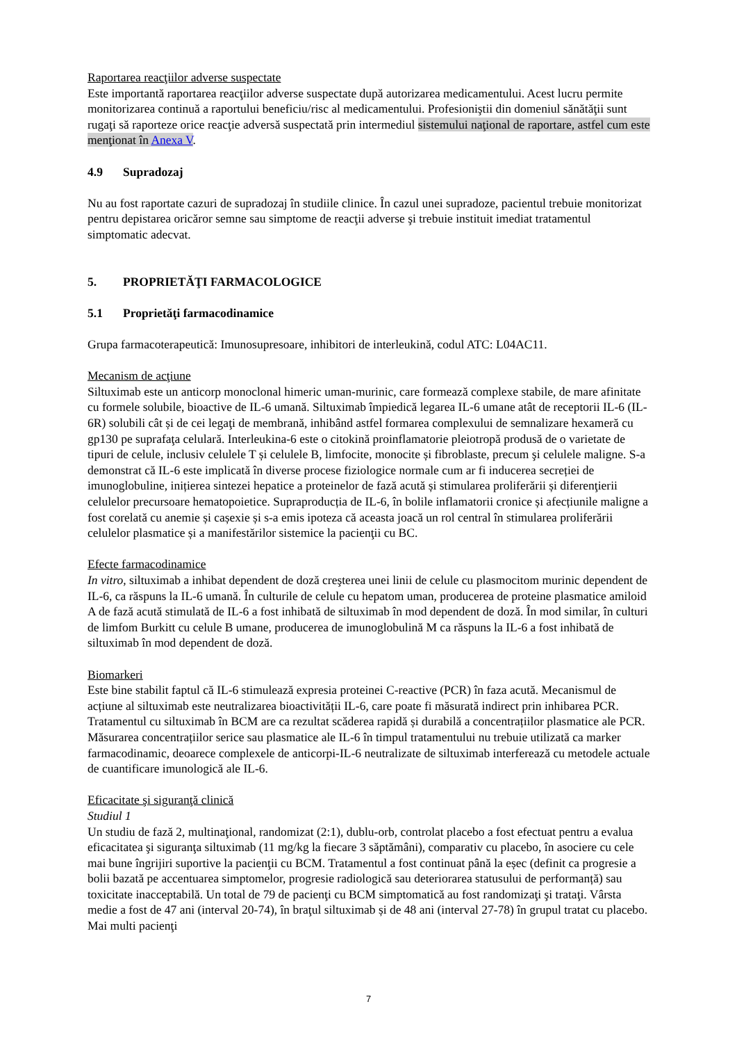Raportarea reacţiilor adverse suspectate
Este importantă raportarea reacţiilor adverse suspectate după autorizarea medicamentului. Acest lucru permite monitorizarea continuă a raportului beneficiu/risc al medicamentului. Profesioniştii din domeniul sănătăţii sunt rugaţi să raporteze orice reacţie adversă suspectată prin intermediul sistemului naţional de raportare, astfel cum este menţionat în Anexa V.
4.9 Supradozaj
Nu au fost raportate cazuri de supradozaj în studiile clinice. În cazul unei supradoze, pacientul trebuie monitorizat pentru depistarea oricăror semne sau simptome de reacţii adverse şi trebuie instituit imediat tratamentul simptomatic adecvat.
5. PROPRIETĂŢI FARMACOLOGICE
5.1 Proprietăţi farmacodinamice
Grupa farmacoterapeutică: Imunosupresoare, inhibitori de interleukină, codul ATC: L04AC11.
Mecanism de acţiune
Siltuximab este un anticorp monoclonal himeric uman-murinic, care formează complexe stabile, de mare afinitate cu formele solubile, bioactive de IL-6 umană. Siltuximab împiedică legarea IL-6 umane atât de receptorii IL-6 (IL-6R) solubili cât și de cei legaţi de membrană, inhibând astfel formarea complexului de semnalizare hexameră cu gp130 pe suprafaţa celulară. Interleukina-6 este o citokină proinflamatorie pleiotropă produsă de o varietate de tipuri de celule, inclusiv celulele T și celulele B, limfocite, monocite și fibroblaste, precum şi celulele maligne. S-a demonstrat că IL-6 este implicată în diverse procese fiziologice normale cum ar fi inducerea secreției de imunoglobuline, inițierea sintezei hepatice a proteinelor de fază acută și stimularea proliferării și diferenţierii celulelor precursoare hematopoietice. Supraproducția de IL-6, în bolile inflamatorii cronice și afecțiunile maligne a fost corelată cu anemie și cașexie și s-a emis ipoteza că aceasta joacă un rol central în stimularea proliferării celulelor plasmatice și a manifestărilor sistemice la pacienţii cu BC.
Efecte farmacodinamice
In vitro, siltuximab a inhibat dependent de doză creşterea unei linii de celule cu plasmocitom murinic dependent de IL-6, ca răspuns la IL-6 umană. În culturile de celule cu hepatom uman, producerea de proteine plasmatice amiloid A de fază acută stimulată de IL-6 a fost inhibată de siltuximab în mod dependent de doză. În mod similar, în culturi de limfom Burkitt cu celule B umane, producerea de imunoglobulină M ca răspuns la IL-6 a fost inhibată de siltuximab în mod dependent de doză.
Biomarkeri
Este bine stabilit faptul că IL-6 stimulează expresia proteinei C-reactive (PCR) în faza acută. Mecanismul de acțiune al siltuximab este neutralizarea bioactivității IL-6, care poate fi măsurată indirect prin inhibarea PCR. Tratamentul cu siltuximab în BCM are ca rezultat scăderea rapidă și durabilă a concentrațiilor plasmatice ale PCR. Măsurarea concentrațiilor serice sau plasmatice ale IL-6 în timpul tratamentului nu trebuie utilizată ca marker farmacodinamic, deoarece complexele de anticorpi-IL-6 neutralizate de siltuximab interferează cu metodele actuale de cuantificare imunologică ale IL-6.
Eficacitate şi siguranţă clinică
Studiul 1
Un studiu de fază 2, multinaţional, randomizat (2:1), dublu-orb, controlat placebo a fost efectuat pentru a evalua eficacitatea şi siguranţa siltuximab (11 mg/kg la fiecare 3 săptămâni), comparativ cu placebo, în asociere cu cele mai bune îngrijiri suportive la pacienţii cu BCM. Tratamentul a fost continuat până la eșec (definit ca progresie a bolii bazată pe accentuarea simptomelor, progresie radiologică sau deteriorarea statusului de performanță) sau toxicitate inacceptabilă. Un total de 79 de pacienţi cu BCM simptomatică au fost randomizaţi şi trataţi. Vârsta medie a fost de 47 ani (interval 20-74), în braţul siltuximab și de 48 ani (interval 27-78) în grupul tratat cu placebo. Mai multi pacienţi
7